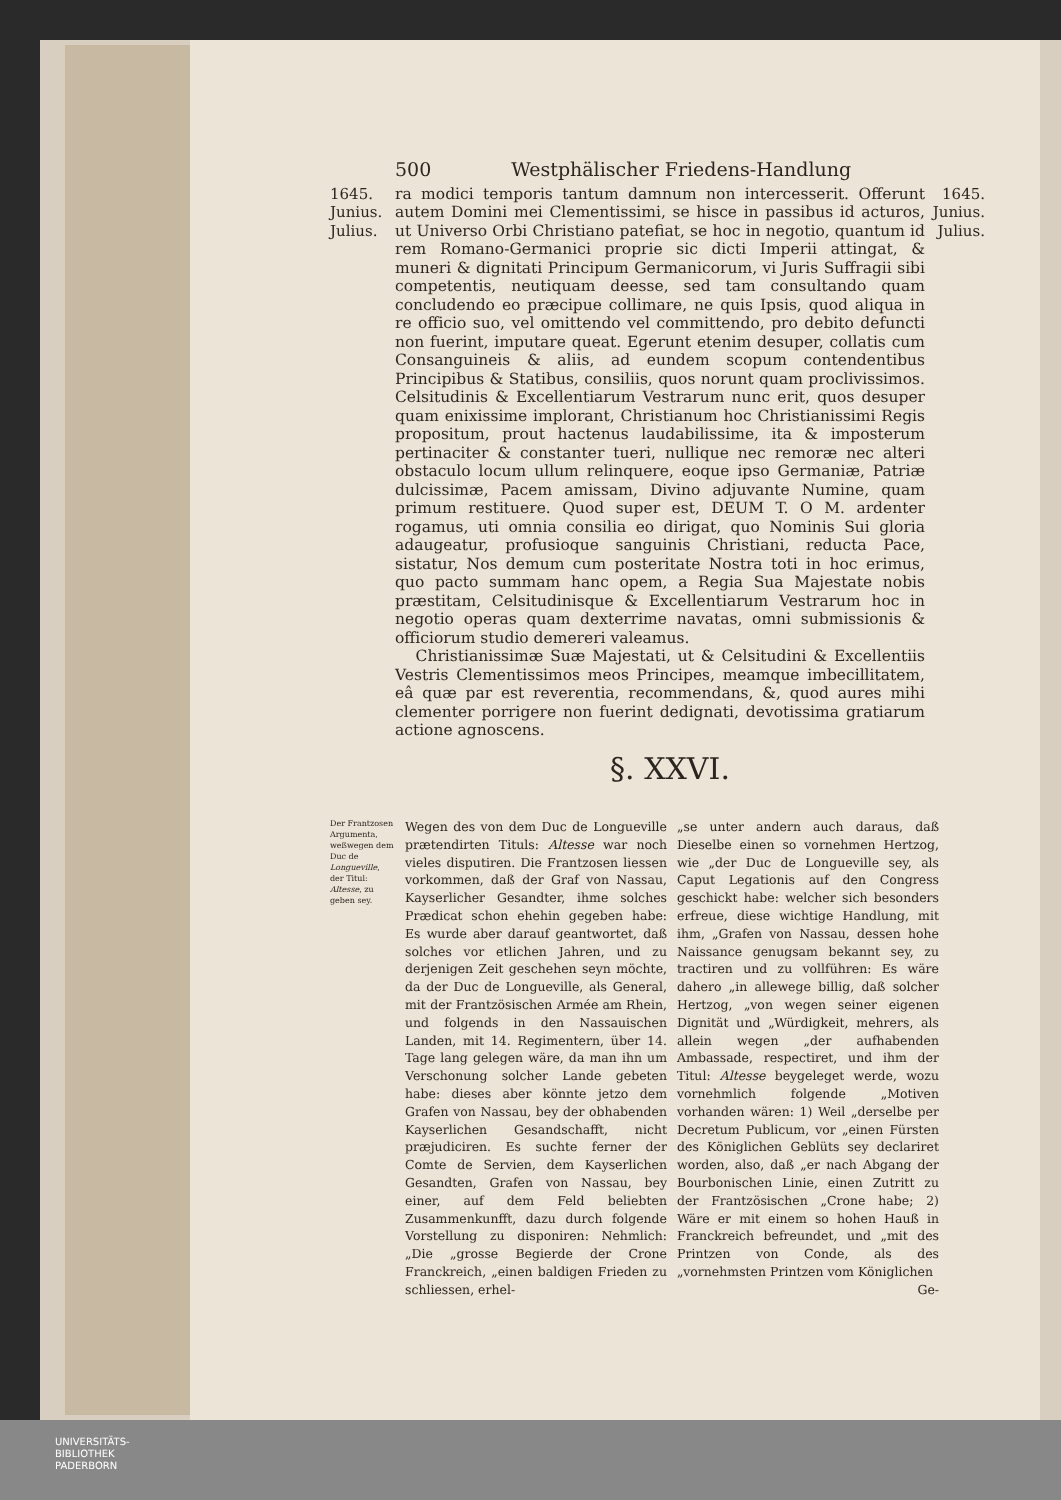500 Westphälischer Friedens-Handlung
1645.
Junius.
Julius.
ra modici temporis tantum damnum non intercesserit. Offerunt autem Domini mei Clementissimi, se hisce in passibus id acturos, ut Universo Orbi Christiano patefiat, se hoc in negotio, quantum id rem Romano-Germanici proprie sic dicti Imperii attingat, & muneri & dignitati Principum Germanicorum, vi Juris Suffragii sibi competentis, neutiquam deesse, sed tam consultando quam concludendo eo præcipue collimare, ne quis Ipsis, quod aliqua in re officio suo, vel omittendo vel committendo, pro debito defuncti non fuerint, imputare queat. Egerunt etenim desuper, collatis cum Consanguineis & aliis, ad eundem scopum contendentibus Principibus & Statibus, consiliis, quos norunt quam proclivissimos. Celsitudinis & Excellentiarum Vestrarum nunc erit, quos desuper quam enixissime implorant, Christianum hoc Christianissimi Regis propositum, prout hactenus laudabilissime, ita & imposterum pertinaciter & constanter tueri, nullique nec remoræ nec alteri obstaculo locum ullum relinquere, eoque ipso Germaniæ, Patriæ dulcissimæ, Pacem amissam, Divino adjuvante Numine, quam primum restituere. Quod super est, DEUM T. O M. ardenter rogamus, uti omnia consilia eo dirigat, quo Nominis Sui gloria adaugeatur, profusioque sanguinis Christiani, reducta Pace, sistatur, Nos demum cum posteritate Nostra toti in hoc erimus, quo pacto summam hanc opem, a Regia Sua Majestate nobis præstitam, Celsitudinisque & Excellentiarum Vestrarum hoc in negotio operas quam dexterrime navatas, omni submissionis & officiorum studio demereri valeamus.
Christianissimæ Suæ Majestati, ut & Celsitudini & Excellentiis Vestris Clementissimos meos Principes, meamque imbecillitatem, eâ quæ par est reverentia, recommendans, &, quod aures mihi clementer porrigere non fuerint dedignati, devotissima gratiarum actione agnoscens.
1645.
Junius.
Julius.
§. XXVI.
Der Frantzosen Argumenta, weßwegen dem Duc de Longueville, der Titul: Altesse, zu geben sey.
Wegen des von dem Duc de Longueville prætendirten Tituls: Altesse war noch vieles disputiren. Die Frantzosen liessen vorkommen, daß der Graf von Nassau, Kayserlicher Gesandter, ihme solches Prædicat schon ehehin gegeben habe: Es wurde aber darauf geantwortet, daß solches vor etlichen Jahren, und zu derjenigen Zeit geschehen seyn möchte, da der Duc de Longueville, als General, mit der Frantzösischen Armée am Rhein, und folgends in den Nassauischen Landen, mit 14. Regimentern, über 14. Tage lang gelegen wäre, da man ihn um Verschonung solcher Lande gebeten habe: dieses aber könnte jetzo dem Grafen von Nassau, bey der obhabenden Kayserlichen Gesandschafft, nicht præjudiciren. Es suchte ferner der Comte de Servien, dem Kayserlichen Gesandten, Grafen von Nassau, bey einer, auf dem Feld beliebten Zusammenkunfft, dazu durch folgende Vorstellung zu disponiren: Nehmlich: „Die „grosse Begierde der Crone Franckreich, „einen baldigen Frieden zu schliessen, erhel-
„se unter andern auch daraus, daß Dieselbe einen so vornehmen Hertzog, wie „der Duc de Longueville sey, als Caput Legationis auf den Congress geschickt habe: welcher sich besonders erfreue, diese wichtige Handlung, mit ihm, „Grafen von Nassau, dessen hohe Naissance genugsam bekannt sey, zu tractiren und zu vollführen: Es wäre dahero „in allewege billig, daß solcher Hertzog, „von wegen seiner eigenen Dignität und „Würdigkeit, mehrers, als allein wegen „der aufhabenden Ambassade, respectiret, und ihm der Titul: Altesse beygeleget werde, wozu vornehmlich folgende „Motiven vorhanden wären: 1) Weil „derselbe per Decretum Publicum, vor „einen Fürsten des Königlichen Geblüts sey declariret worden, also, daß „er nach Abgang der Bourbonischen Linie, einen Zutritt zu der Frantzösischen „Crone habe; 2) Wäre er mit einem so hohen Hauß in Franckreich befreundet, und „mit des Printzen von Conde, als des „vornehmsten Printzen vom Königlichen
Ge-
UNIVERSITÄTS-
BIBLIOTHEK
PADERBORN